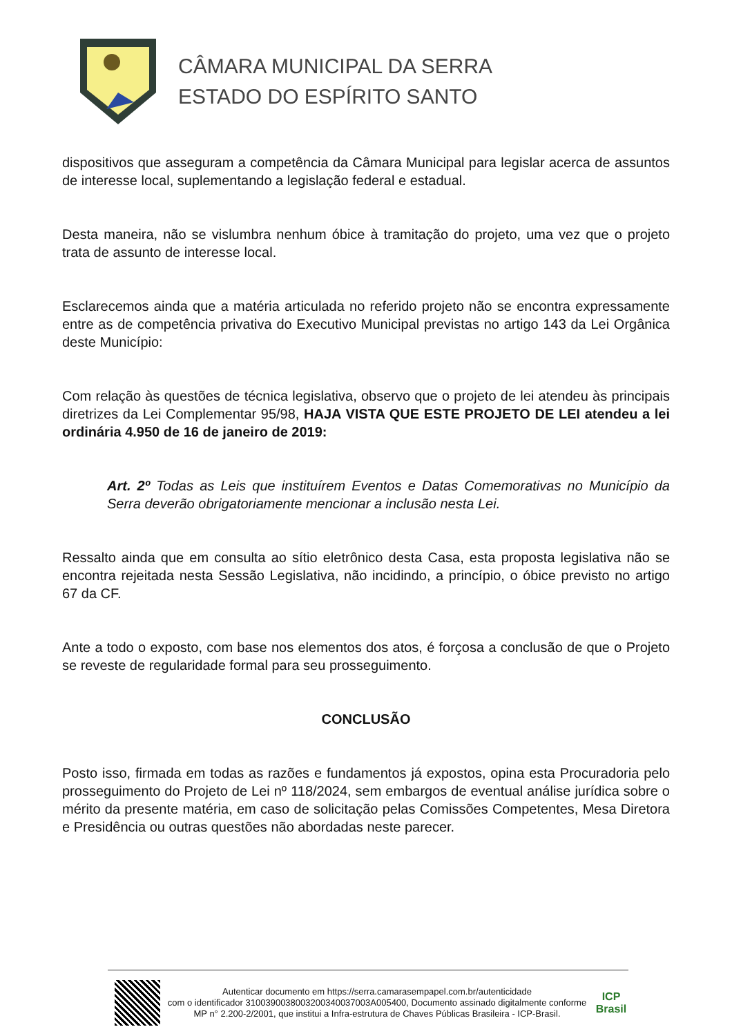CÂMARA MUNICIPAL DA SERRA
ESTADO DO ESPÍRITO SANTO
dispositivos que asseguram a competência da Câmara Municipal para legislar acerca de assuntos de interesse local, suplementando a legislação federal e estadual.
Desta maneira, não se vislumbra nenhum óbice à tramitação do projeto, uma vez que o projeto trata de assunto de interesse local.
Esclarecemos ainda que a matéria articulada no referido projeto não se encontra expressamente entre as de competência privativa do Executivo Municipal previstas no artigo 143 da Lei Orgânica deste Município:
Com relação às questões de técnica legislativa, observo que o projeto de lei atendeu às principais diretrizes da Lei Complementar 95/98, HAJA VISTA QUE ESTE PROJETO DE LEI atendeu a lei ordinária 4.950 de 16 de janeiro de 2019:
Art. 2º Todas as Leis que instituírem Eventos e Datas Comemorativas no Município da Serra deverão obrigatoriamente mencionar a inclusão nesta Lei.
Ressalto ainda que em consulta ao sítio eletrônico desta Casa, esta proposta legislativa não se encontra rejeitada nesta Sessão Legislativa, não incidindo, a princípio, o óbice previsto no artigo 67 da CF.
Ante a todo o exposto, com base nos elementos dos atos, é forçosa a conclusão de que o Projeto se reveste de regularidade formal para seu prosseguimento.
CONCLUSÃO
Posto isso, firmada em todas as razões e fundamentos já expostos, opina esta Procuradoria pelo prosseguimento do Projeto de Lei nº 118/2024, sem embargos de eventual análise jurídica sobre o mérito da presente matéria, em caso de solicitação pelas Comissões Competentes, Mesa Diretora e Presidência ou outras questões não abordadas neste parecer.
Autenticar documento em https://serra.camarasempapel.com.br/autenticidade
com o identificador 310039003800320034003700​3A005400, Documento assinado digitalmente conforme MP n° 2.200-2/2001, que institui a Infra-estrutura de Chaves Públicas Brasileira - ICP-Brasil.
ICP
Brasil